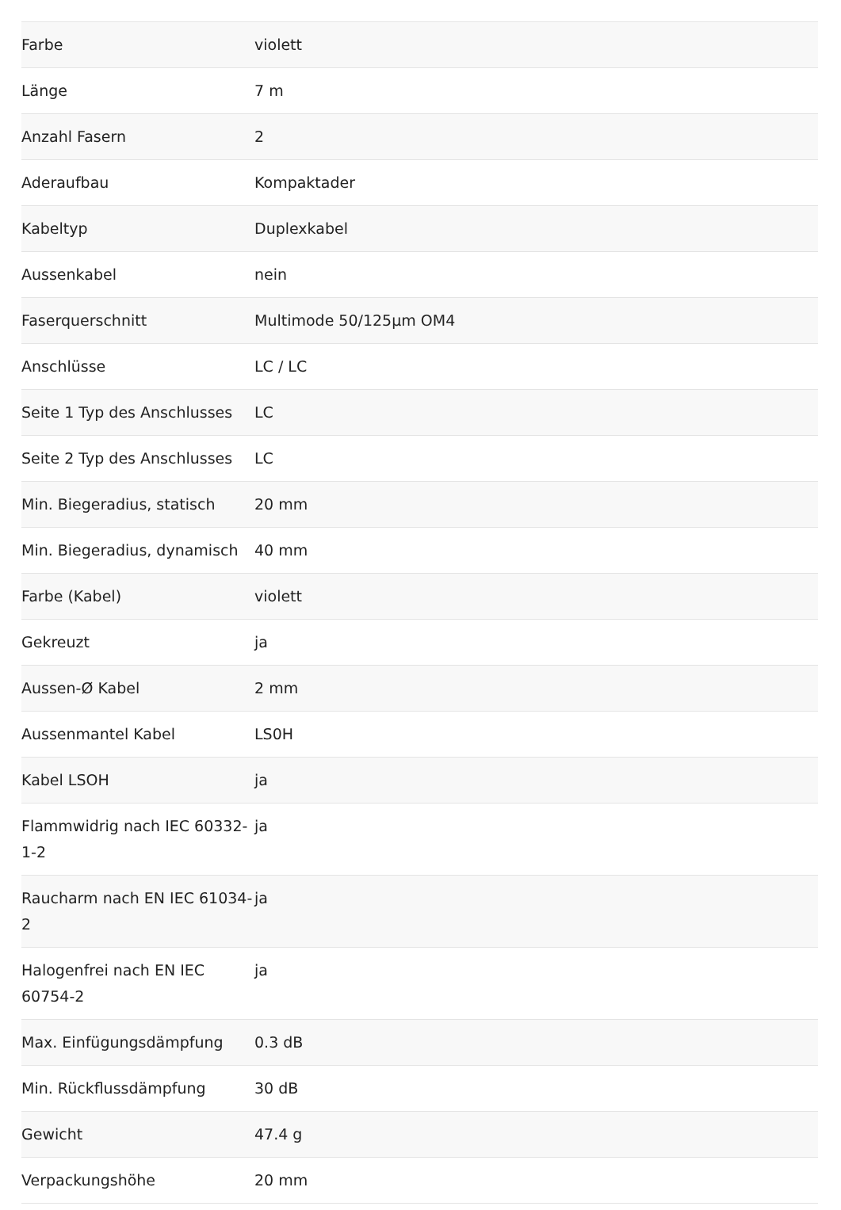| Farbe | violett |
| Länge | 7 m |
| Anzahl Fasern | 2 |
| Aderaufbau | Kompaktader |
| Kabeltyp | Duplexkabel |
| Aussenkabel | nein |
| Faserquerschnitt | Multimode 50/125µm OM4 |
| Anschlüsse | LC / LC |
| Seite 1 Typ des Anschlusses | LC |
| Seite 2 Typ des Anschlusses | LC |
| Min. Biegeradius, statisch | 20 mm |
| Min. Biegeradius, dynamisch | 40 mm |
| Farbe (Kabel) | violett |
| Gekreuzt | ja |
| Aussen-Ø Kabel | 2 mm |
| Aussenmantel Kabel | LS0H |
| Kabel LSOH | ja |
| Flammwidrig nach IEC 60332-1-2 | ja |
| Raucharm nach EN IEC 61034-2 | ja |
| Halogenfrei nach EN IEC 60754-2 | ja |
| Max. Einfügungsdämpfung | 0.3 dB |
| Min. Rückflussdämpfung | 30 dB |
| Gewicht | 47.4 g |
| Verpackungshöhe | 20 mm |